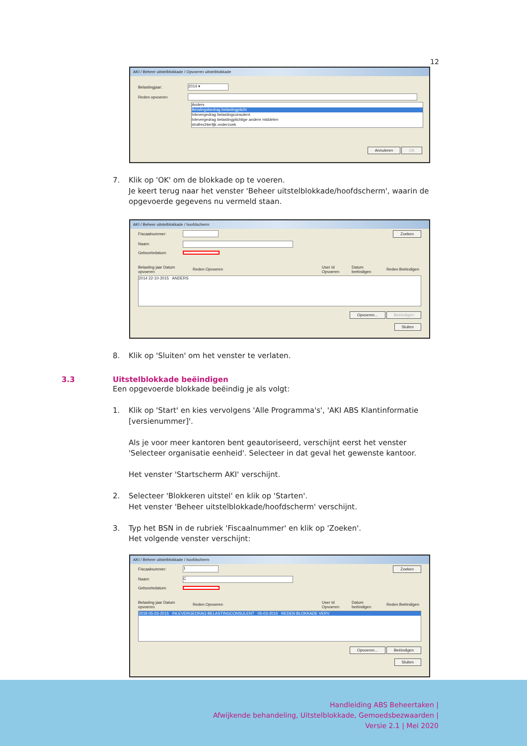12
AKI / Beheer uitstelblokkade / Opvoeren uitstelblokkade
Belastingjaar: 2014 ▾
Reden opvoeren
Anders
Betalingsbedrag belastingplicht
Inlevergedrag belastingconsulent
Inlevergedrag belastingplichtige andere middelen
strafrechterlijk onderzoek
Annuleren OK
7. Klik op 'OK' om de blokkade op te voeren.
Je keert terug naar het venster 'Beheer uitstelblokkade/hoofdscherm', waarin de opgevoerde gegevens nu vermeld staan.
AKI / Beheer uitstelblokkade / hoofdscherm
Fiscaalnummer: Zoeken
Naam:
Geboortedatum:
Belasting jaar Datum opvoeren Reden Opvoeren User Id Opvoeren Datum beëindigen Reden Beëindigen
2014 22-10-2015 ANDERS
Opvoeren... Beëindigen
Sluiten
8. Klik op 'Sluiten' om het venster te verlaten.
3.3 Uitstelblokkade beëindigen
Een opgevoerde blokkade beëindig je als volgt:
1. Klik op 'Start' en kies vervolgens 'Alle Programma's', 'AKI ABS Klantinformatie [versienummer]'.
Als je voor meer kantoren bent geautoriseerd, verschijnt eerst het venster 'Selecteer organisatie eenheid'. Selecteer in dat geval het gewenste kantoor.
Het venster 'Startscherm AKI' verschijnt.
2. Selecteer 'Blokkeren uitstel' en klik op 'Starten'.
Het venster 'Beheer uitstelblokkade/hoofdscherm' verschijnt.
3. Typ het BSN in de rubriek 'Fiscaalnummer' en klik op 'Zoeken'.
Het volgende venster verschijnt:
AKI / Beheer uitstelblokkade / hoofdscherm
Fiscaalnummer: 1 Zoeken
Naam: C
Geboortedatum:
Belasting jaar Datum opvoeren Reden Opvoeren User Id Opvoeren Datum beëindigen Reden Beëindigen
2019 05-03-2015 INLEVERGEDRAG BELASTINGCONSULENT 05-03-2015 REDEN BLOKKADE VERV
Opvoeren... Beëindigen
Sluiten
Handleiding ABS Beheertaken |
Afwijkende behandeling, Uitstelblokkade, Gemoedsbezwaarden |
Versie 2.1 | Mei 2020